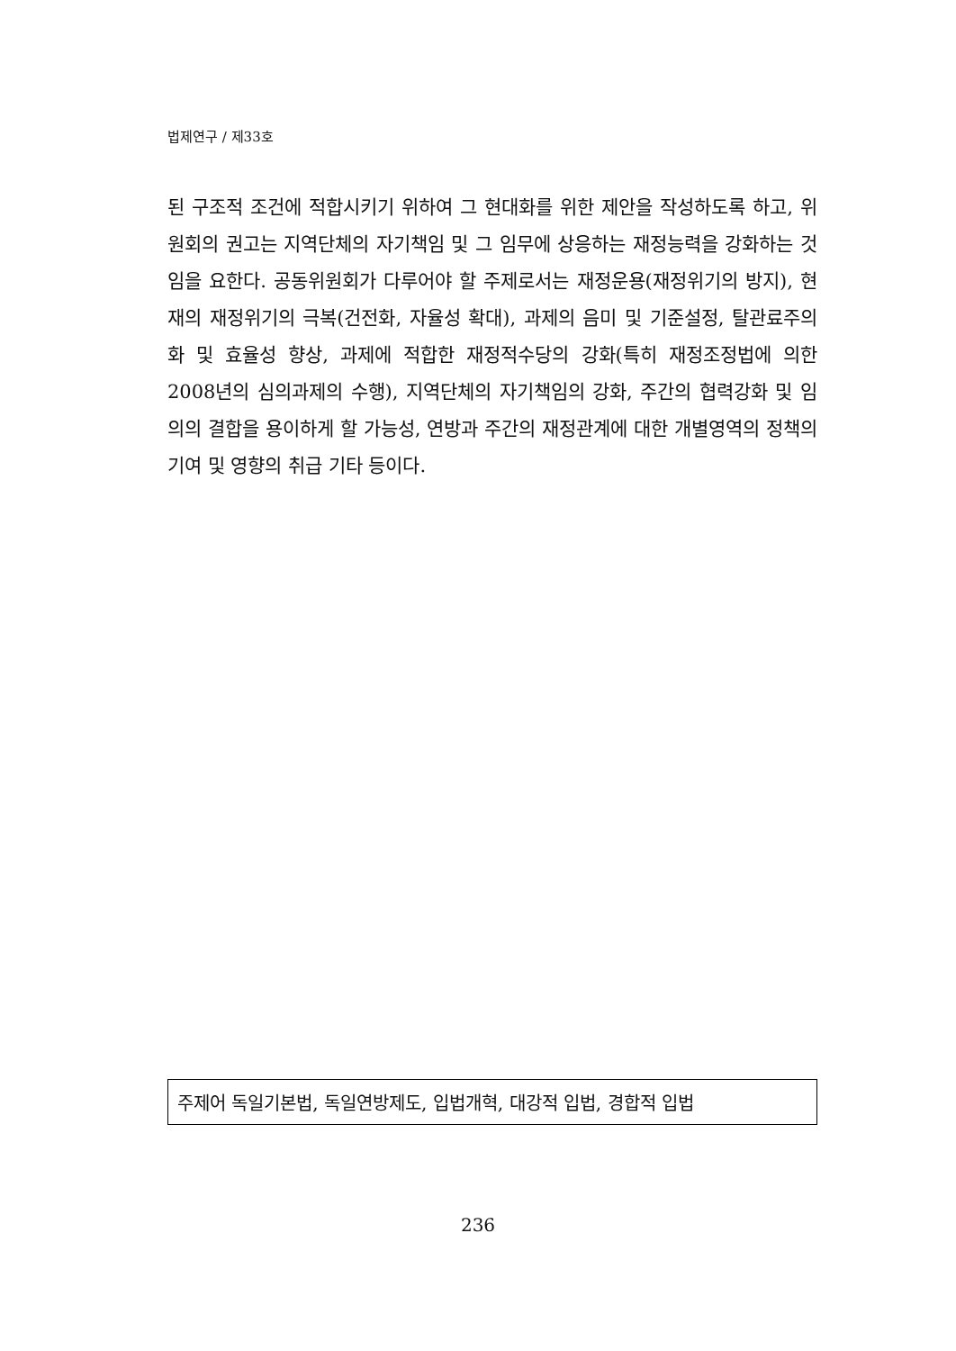법제연구 / 제33호
된 구조적 조건에 적합시키기 위하여 그 현대화를 위한 제안을 작성하도록 하고, 위원회의 권고는 지역단체의 자기책임 및 그 임무에 상응하는 재정능력을 강화하는 것임을 요한다. 공동위원회가 다루어야 할 주제로서는 재정운용(재정위기의 방지), 현재의 재정위기의 극복(건전화, 자율성 확대), 과제의 음미 및 기준설정, 탈관료주의화 및 효율성 향상, 과제에 적합한 재정적수당의 강화(특히 재정조정법에 의한 2008년의 심의과제의 수행), 지역단체의 자기책임의 강화, 주간의 협력강화 및 임의의 결합을 용이하게 할 가능성, 연방과 주간의 재정관계에 대한 개별영역의 정책의 기여 및 영향의 취급 기타 등이다.
주제어 독일기본법, 독일연방제도, 입법개혁, 대강적 입법, 경합적 입법
236